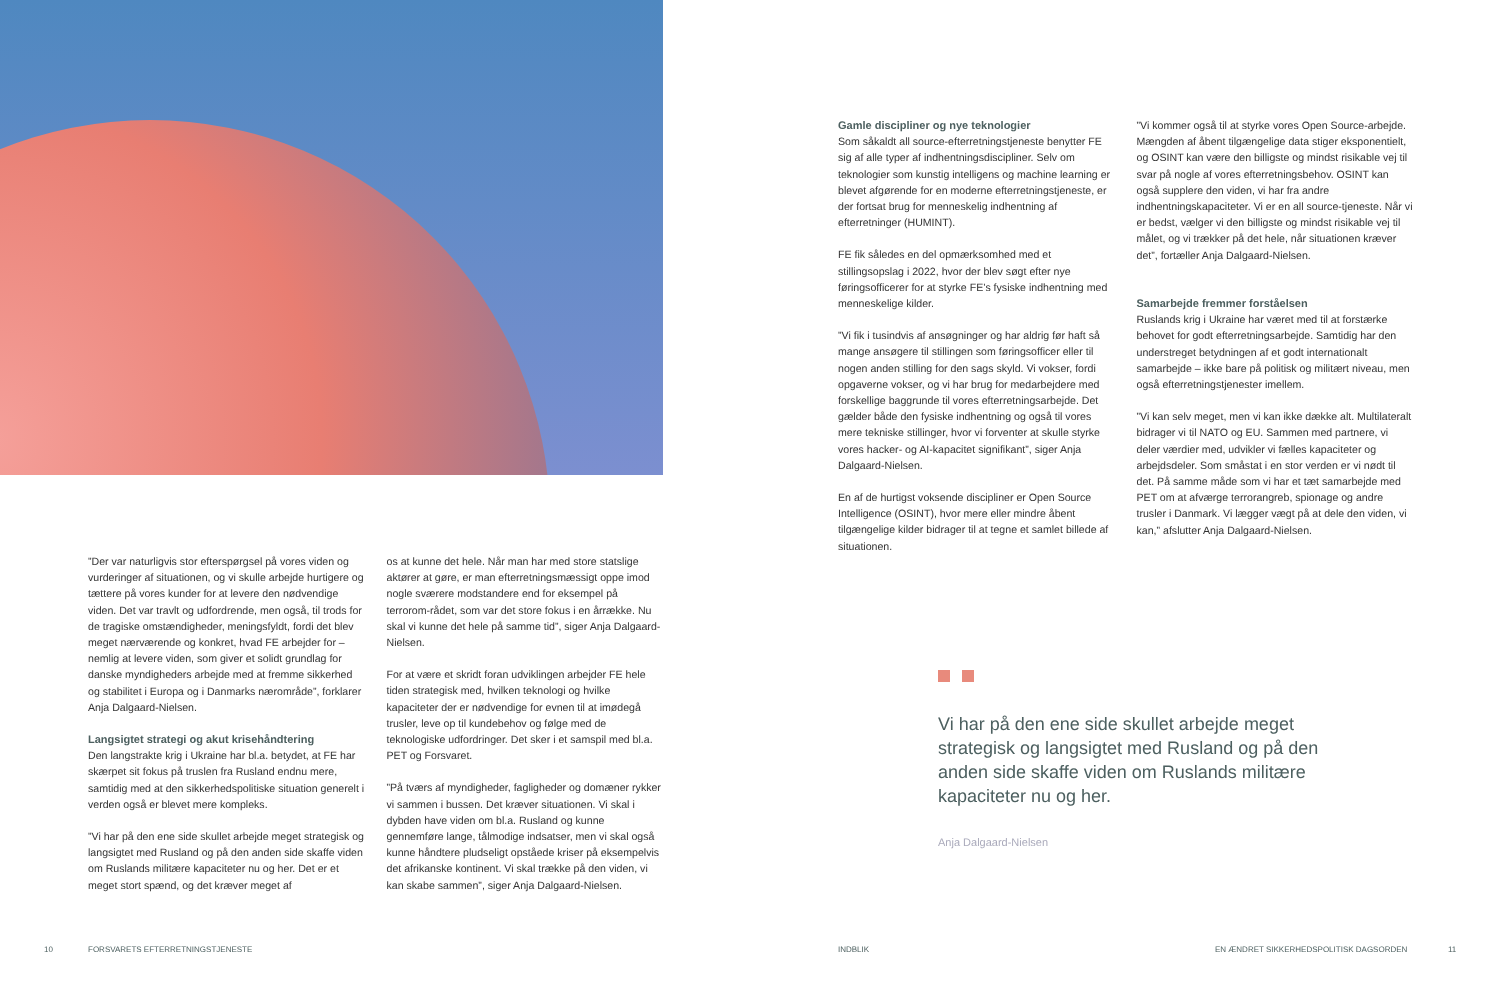”Der var naturligvis stor efterspørgsel på vores viden og vurderinger af situationen, og vi skulle arbejde hurtigere og tættere på vores kunder for at levere den nødvendige viden. Det var travlt og udfordrende, men også, til trods for de tragiske omstændigheder, meningsfyldt, fordi det blev meget nærværende og konkret, hvad FE arbejder for – nemlig at levere viden, som giver et solidt grundlag for danske myndigheders arbejde med at fremme sikkerhed og stabilitet i Europa og i Danmarks nærområde”, forklarer Anja Dalgaard-Nielsen.
Langsigtet strategi og akut krisehåndtering
Den langstrakte krig i Ukraine har bl.a. betydet, at FE har skærpet sit fokus på truslen fra Rusland endnu mere, samtidig med at den sikkerhedspolitiske situation generelt i verden også er blevet mere kompleks.
”Vi har på den ene side skullet arbejde meget strategisk og langsigtet med Rusland og på den anden side skaffe viden om Ruslands militære kapaciteter nu og her. Det er et meget stort spænd, og det kræver meget af
os at kunne det hele. Når man har med store statslige aktører at gøre, er man efterretningsmæssigt oppe imod nogle sværere modstandere end for eksempel på terrorom-rådet, som var det store fokus i en årrække. Nu skal vi kunne det hele på samme tid”, siger Anja Dalgaard-Nielsen.
For at være et skridt foran udviklingen arbejder FE hele tiden strategisk med, hvilken teknologi og hvilke kapaciteter der er nødvendige for evnen til at imødegå trusler, leve op til kundebehov og følge med de teknologiske udfordringer. Det sker i et samspil med bl.a. PET og Forsvaret.
”På tværs af myndigheder, fagligheder og domæner rykker vi sammen i bussen. Det kræver situationen. Vi skal i dybden have viden om bl.a. Rusland og kunne gennemføre lange, tålmodige indsatser, men vi skal også kunne håndtere pludseligt opståede kriser på eksempelvis det afrikanske kontinent. Vi skal trække på den viden, vi kan skabe sammen”, siger Anja Dalgaard-Nielsen.
Gamle discipliner og nye teknologier
Som såkaldt all source-efterretningstjeneste benytter FE sig af alle typer af indhentningsdiscipliner. Selv om teknologier som kunstig intelligens og machine learning er blevet afgørende for en moderne efterretningstjeneste, er der fortsat brug for menneskelig indhentning af efterretninger (HUMINT).
FE fik således en del opmærksomhed med et stillingsopslag i 2022, hvor der blev søgt efter nye føringsofficerer for at styrke FE’s fysiske indhentning med menneskelige kilder.
”Vi fik i tusindvis af ansøgninger og har aldrig før haft så mange ansøgere til stillingen som føringsofficer eller til nogen anden stilling for den sags skyld. Vi vokser, fordi opgaverne vokser, og vi har brug for medarbejdere med forskellige baggrunde til vores efterretningsarbejde. Det gælder både den fysiske indhentning og også til vores mere tekniske stillinger, hvor vi forventer at skulle styrke vores hacker- og AI-kapacitet signifikant”, siger Anja Dalgaard-Nielsen.
En af de hurtigst voksende discipliner er Open Source Intelligence (OSINT), hvor mere eller mindre åbent tilgængelige kilder bidrager til at tegne et samlet billede af situationen.
”Vi kommer også til at styrke vores Open Source-arbejde. Mængden af åbent tilgængelige data stiger eksponentielt, og OSINT kan være den billigste og mindst risikable vej til svar på nogle af vores efterretningsbehov. OSINT kan også supplere den viden, vi har fra andre indhentningskapaciteter. Vi er en all source-tjeneste. Når vi er bedst, vælger vi den billigste og mindst risikable vej til målet, og vi trækker på det hele, når situationen kræver det”, fortæller Anja Dalgaard-Nielsen.
Samarbejde fremmer forståelsen
Ruslands krig i Ukraine har været med til at forstærke behovet for godt efterretningsarbejde. Samtidig har den understreget betydningen af et godt internationalt samarbejde – ikke bare på politisk og militært niveau, men også efterretningstjenester imellem.
”Vi kan selv meget, men vi kan ikke dække alt. Multilateralt bidrager vi til NATO og EU. Sammen med partnere, vi deler værdier med, udvikler vi fælles kapaciteter og arbejdsdeler. Som småstat i en stor verden er vi nødt til det. På samme måde som vi har et tæt samarbejde med PET om at afværge terrorangreb, spionage og andre trusler i Danmark. Vi lægger vægt på at dele den viden, vi kan,” afslutter Anja Dalgaard-Nielsen.
Vi har på den ene side skullet arbejde meget strategisk og langsigtet med Rusland og på den anden side skaffe viden om Ruslands militære kapaciteter nu og her.
Anja Dalgaard-Nielsen
10
FORSVARETS EFTERRETNINGSTJENESTE
INDBLIK
EN ÆNDRET SIKKERHEDSPOLITISK DAGSORDEN
11